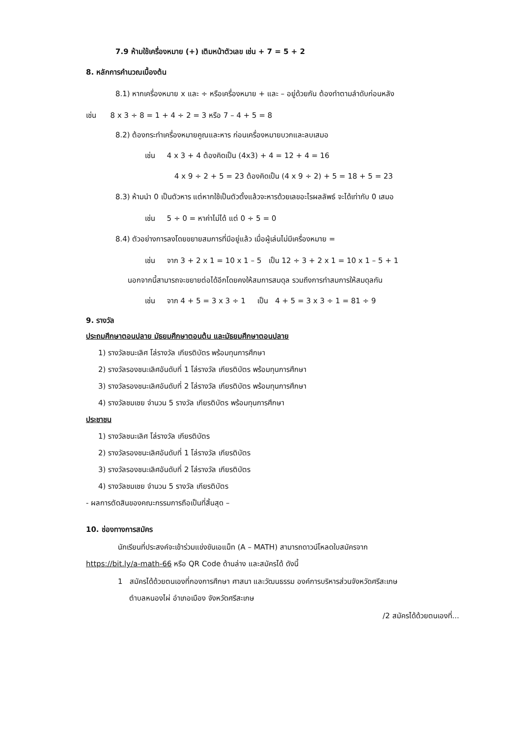7.9 ห้ามใช้เครื่องหมาย (+) เติมหน้าตัวเลข เช่น + 7 = 5 + 2
8. หลักการคำนวณเบื้องต้น
8.1) หากเครื่องหมาย x และ ÷ หรือเครื่องหมาย + และ – อยู่ด้วยกัน ต้องทำตามลำดับก่อนหลัง
เช่น 8 x 3 ÷ 8 = 1 + 4 ÷ 2 = 3 หรือ 7 – 4 + 5 = 8
8.2) ต้องกระทำเครื่องหมายคูณและหาร ก่อนเครื่องหมายบวกและลบเสมอ
เช่น 4 x 3 + 4 ต้องคิดเป็น (4x3) + 4 = 12 + 4 = 16
4 x 9 ÷ 2 + 5 = 23 ต้องคิดเป็น (4 x 9 ÷ 2) + 5 = 18 + 5 = 23
8.3) ห้ามนำ 0 เป็นตัวหาร แต่หากใช้เป็นตัวตั้งแล้วจะหารด้วยเลขอะไรผลลัพธ์ จะได้เท่ากับ 0 เสมอ
เช่น 5 ÷ 0 = หาค่าไม่ได้ แต่ 0 ÷ 5 = 0
8.4) ตัวอย่างการลงโดยขยายสมการที่มีอยู่แล้ว เมื่อผู้เล่นไม่มีเครื่องหมาย =
เช่น จาก 3 + 2 x 1 = 10 x 1 – 5 เป็น 12 ÷ 3 + 2 x 1 = 10 x 1 – 5 + 1
นอกจากนี้สามารถจะขยายต่อได้อีกโดยคงให้สมการสมดุล รวมถึงการทำสมการให้สมดุลกัน
เช่น จาก 4 + 5 = 3 x 3 ÷ 1 เป็น 4 + 5 = 3 x 3 ÷ 1 = 81 ÷ 9
9. รางวัล
ประถมศึกษาตอนปลาย มัธยมศึกษาตอนต้น และมัธยมศึกษาตอนปลาย
1) รางวัลชนะเลิศ โล่รางวัล เกียรติบัตร พร้อมทุนการศึกษา
2) รางวัลรองชนะเลิศอันดับที่ 1 โล่รางวัล เกียรติบัตร พร้อมทุนการศึกษา
3) รางวัลรองชนะเลิศอันดับที่ 2 โล่รางวัล เกียรติบัตร พร้อมทุนการศึกษา
4) รางวัลชมเชย จำนวน 5 รางวัล เกียรติบัตร พร้อมทุนการศึกษา
ประชาชน
1) รางวัลชนะเลิศ โล่รางวัล เกียรติบัตร
2) รางวัลรองชนะเลิศอันดับที่ 1 โล่รางวัล เกียรติบัตร
3) รางวัลรองชนะเลิศอันดับที่ 2 โล่รางวัล เกียรติบัตร
4) รางวัลชมเชย จำนวน 5 รางวัล เกียรติบัตร
- ผลการตัดสินของคณะกรรมการถือเป็นที่สิ้นสุด –
10. ช่องทางการสมัคร
นักเรียนที่ประสงค์จะเข้าร่วมแข่งขันเอแม็ท (A – MATH) สามารถดาวน์โหลดใบสมัครจาก
https://bit.ly/a-math-66 หรือ QR Code ด้านล่าง และสมัครได้ ดังนี้
1 สมัครได้ด้วยตนเองที่กองการศึกษา ศาสนา และวัฒนธรรม องค์การบริหารส่วนจังหวัดศรีสะเกษ
ตำบลหนองไผ่ อำเภอเมือง จังหวัดศรีสะเกษ
/2 สมัครได้ด้วยตนเองที่...